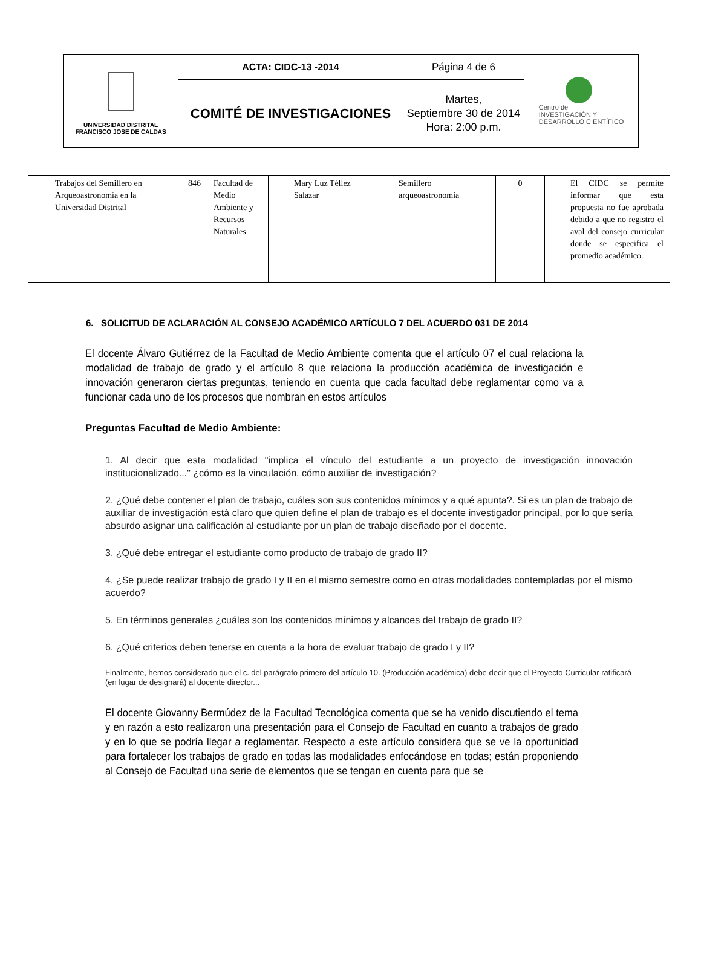| UNIVERSIDAD DISTRITAL FRANCISCO JOSE DE CALDAS | ACTA: CIDC-13 -2014 | Página 4 de 6 | Centro de INVESTIGACIÓN Y DESARROLLO CIENTÍFICO |
| | COMITÉ DE INVESTIGACIONES | Martes, Septiembre 30 de 2014 Hora: 2:00 p.m. | |
| Trabajos del Semillero en Arqueoastronomía en la Universidad Distrital | 846 | Facultad de Medio Ambiente y Recursos Naturales | Mary Luz Téllez Salazar | Semillero arqueoastronomia | 0 | El CIDC se permite informar que esta propuesta no fue aprobada debido a que no registro el aval del consejo curricular donde se especifica el promedio académico. |
6. SOLICITUD DE ACLARACIÓN AL CONSEJO ACADÉMICO ARTÍCULO 7 DEL ACUERDO 031 DE 2014
El docente Álvaro Gutiérrez de la Facultad de Medio Ambiente comenta que el artículo 07 el cual relaciona la modalidad de trabajo de grado y el artículo 8 que relaciona la producción académica de investigación e innovación generaron ciertas preguntas, teniendo en cuenta que cada facultad debe reglamentar como va a funcionar cada uno de los procesos que nombran en estos artículos
Preguntas Facultad de Medio Ambiente:
1. Al decir que esta modalidad "implica el vínculo del estudiante a un proyecto de investigación innovación institucionalizado..." ¿cómo es la vinculación, cómo auxiliar de investigación?
2. ¿Qué debe contener el plan de trabajo, cuáles son sus contenidos mínimos y a qué apunta?. Si es un plan de trabajo de auxiliar de investigación está claro que quien define el plan de trabajo es el docente investigador principal, por lo que sería absurdo asignar una calificación al estudiante por un plan de trabajo diseñado por el docente.
3. ¿Qué debe entregar el estudiante como producto de trabajo de grado II?
4. ¿Se puede realizar trabajo de grado I y II en el mismo semestre como en otras modalidades contempladas por el mismo acuerdo?
5. En términos generales ¿cuáles son los contenidos mínimos y alcances del trabajo de grado II?
6. ¿Qué criterios deben tenerse en cuenta a la hora de evaluar trabajo de grado I y II?
Finalmente, hemos considerado que el c. del parágrafo primero del artículo 10. (Producción académica) debe decir que el Proyecto Curricular ratificará (en lugar de designará) al docente director...
El docente Giovanny Bermúdez de la Facultad Tecnológica comenta que se ha venido discutiendo el tema y en razón a esto realizaron una presentación para el Consejo de Facultad en cuanto a trabajos de grado y en lo que se podría llegar a reglamentar. Respecto a este artículo considera que se ve la oportunidad para fortalecer los trabajos de grado en todas las modalidades enfocándose en todas; están proponiendo al Consejo de Facultad una serie de elementos que se tengan en cuenta para que se